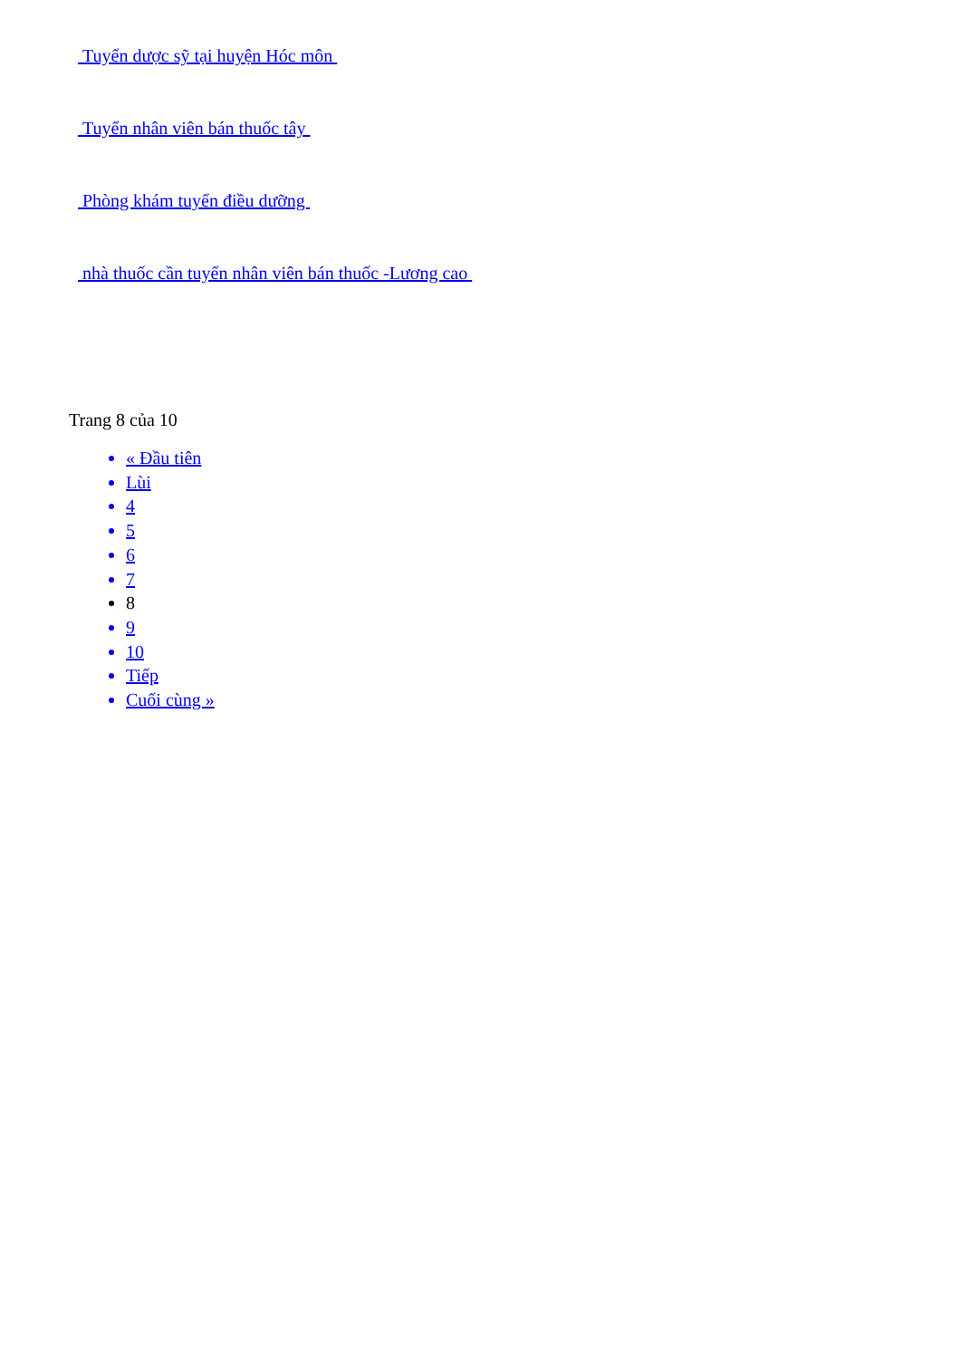Tuyển dược sỹ tại huyện Hóc môn
Tuyển nhân viên bán thuốc tây
Phòng khám tuyển điều dưỡng
nhà thuốc cần tuyển nhân viên bán thuốc -Lương cao
Trang 8 của 10
« Đầu tiên
Lùi
4
5
6
7
8
9
10
Tiếp
Cuối cùng »